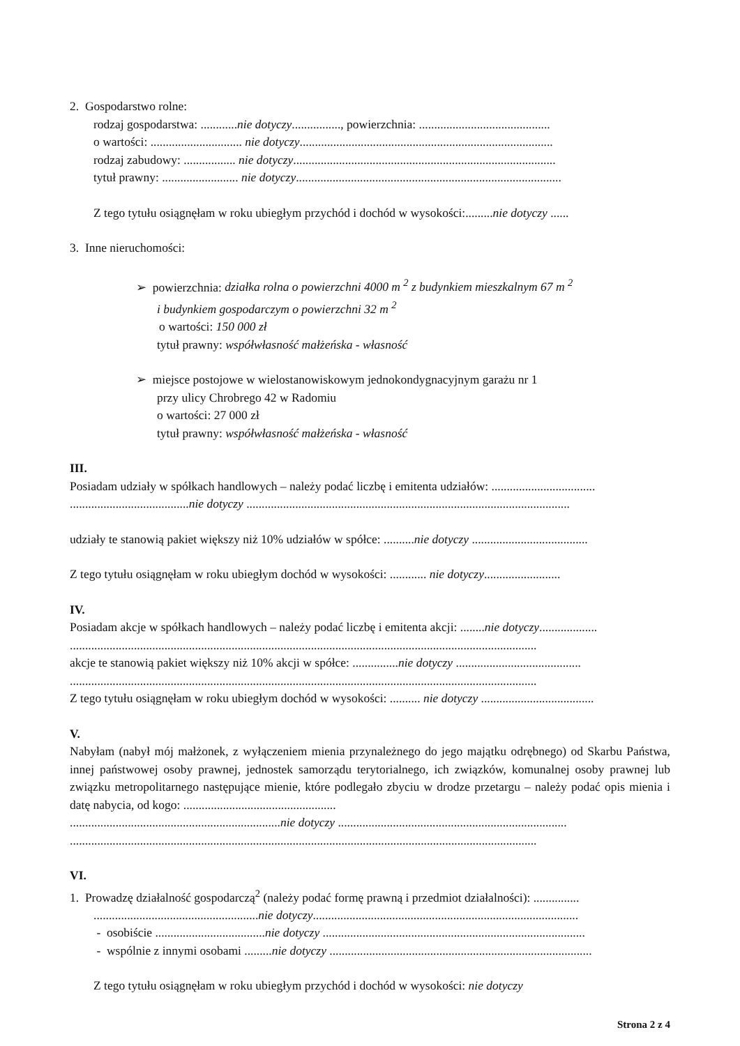2. Gospodarstwo rolne:
rodzaj gospodarstwa: ............nie dotyczy................, powierzchnia: ...........................................
o wartości: .............................. nie dotyczy...................................................................................
rodzaj zabudowy: ................. nie dotyczy......................................................................................
tytuł prawny: ......................... nie dotyczy.......................................................................................
Z tego tytułu osiągnęłam w roku ubiegłym przychód i dochód w wysokości:.........nie dotyczy ......
3. Inne nieruchomości:
➢ powierzchnia: działka rolna o powierzchni 4000 m <sup>2</sup> z budynkiem mieszkalnym 67 m <sup>2</sup>
i budynkiem gospodarczym o powierzchni 32 m <sup>2</sup>
o wartości: 150 000 zł
tytuł prawny: współwłasność małżeńska - własność
➢ miejsce postojowe w wielostanowiskowym jednokondygnacyjnym garażu nr 1
przy ulicy Chrobrego 42 w Radomiu
o wartości: 27 000 zł
tytuł prawny: współwłasność małżeńska - własność
III.
Posiadam udziały w spółkach handlowych – należy podać liczbę i emitenta udziałów: ..................................
.......................................nie dotyczy ..........................................................................................................
udziały te stanowią pakiet większy niż 10% udziałów w spółce: ..........nie dotyczy ......................................
Z tego tytułu osiągnęłam w roku ubiegłym dochód w wysokości: ............ nie dotyczy.........................
IV.
Posiadam akcje w spółkach handlowych – należy podać liczbę i emitenta akcji: ........nie dotyczy...................
.........................................................................................................................................................
akcje te stanowią pakiet większy niż 10% akcji w spółce: ...............nie dotyczy .........................................
.........................................................................................................................................................
Z tego tytułu osiągnęłam w roku ubiegłym dochód w wysokości: .......... nie dotyczy .....................................
V.
Nabyłam (nabył mój małżonek, z wyłączeniem mienia przynależnego do jego majątku odrębnego) od Skarbu Państwa, innej państwowej osoby prawnej, jednostek samorządu terytorialnego, ich związków, komunalnej osoby prawnej lub związku metropolitarnego następujące mienie, które podlegało zbyciu w drodze przetargu – należy podać opis mienia i datę nabycia, od kogo: ..................................................
.....................................................................nie dotyczy ...........................................................................
.........................................................................................................................................................
VI.
1. Prowadzę działalność gospodarczą<sup>2</sup> (należy podać formę prawną i przedmiot działalności): ...............
......................................................nie dotyczy.......................................................................................
- osobiście ....................................nie dotyczy ......................................................................................
- wspólnie z innymi osobami .........nie dotyczy ......................................................................................
Z tego tytułu osiągnęłam w roku ubiegłym przychód i dochód w wysokości: nie dotyczy
Strona 2 z 4